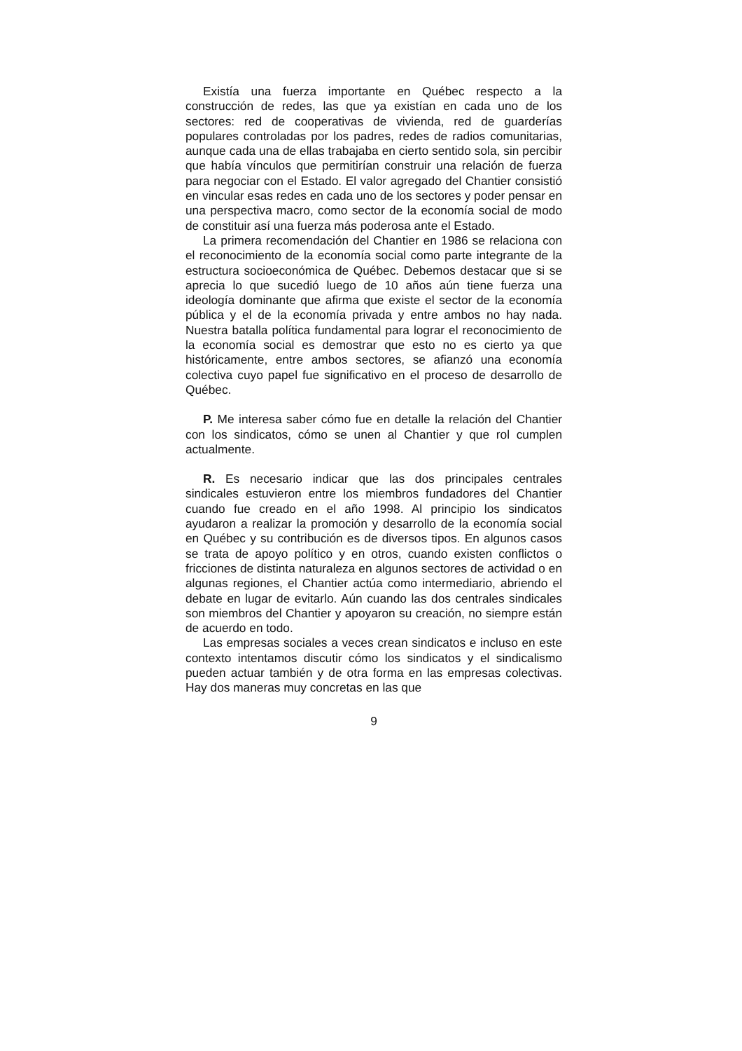Existía una fuerza importante en Québec respecto a la construcción de redes, las que ya existían en cada uno de los sectores: red de cooperativas de vivienda, red de guarderías populares controladas por los padres, redes de radios comunitarias, aunque cada una de ellas trabajaba en cierto sentido sola, sin percibir que había vínculos que permitirían construir una relación de fuerza para negociar con el Estado. El valor agregado del Chantier consistió en vincular esas redes en cada uno de los sectores y poder pensar en una perspectiva macro, como sector de la economía social de modo de constituir así una fuerza más poderosa ante el Estado.
La primera recomendación del Chantier en 1986 se relaciona con el reconocimiento de la economía social como parte integrante de la estructura socioeconómica de Québec. Debemos destacar que si se aprecia lo que sucedió luego de 10 años aún tiene fuerza una ideología dominante que afirma que existe el sector de la economía pública y el de la economía privada y entre ambos no hay nada. Nuestra batalla política fundamental para lograr el reconocimiento de la economía social es demostrar que esto no es cierto ya que históricamente, entre ambos sectores, se afianzó una economía colectiva cuyo papel fue significativo en el proceso de desarrollo de Québec.
P. Me interesa saber cómo fue en detalle la relación del Chantier con los sindicatos, cómo se unen al Chantier y que rol cumplen actualmente.
R. Es necesario indicar que las dos principales centrales sindicales estuvieron entre los miembros fundadores del Chantier cuando fue creado en el año 1998. Al principio los sindicatos ayudaron a realizar la promoción y desarrollo de la economía social en Québec y su contribución es de diversos tipos. En algunos casos se trata de apoyo político y en otros, cuando existen conflictos o fricciones de distinta naturaleza en algunos sectores de actividad o en algunas regiones, el Chantier actúa como intermediario, abriendo el debate en lugar de evitarlo. Aún cuando las dos centrales sindicales son miembros del Chantier y apoyaron su creación, no siempre están de acuerdo en todo.
Las empresas sociales a veces crean sindicatos e incluso en este contexto intentamos discutir cómo los sindicatos y el sindicalismo pueden actuar también y de otra forma en las empresas colectivas. Hay dos maneras muy concretas en las que
9